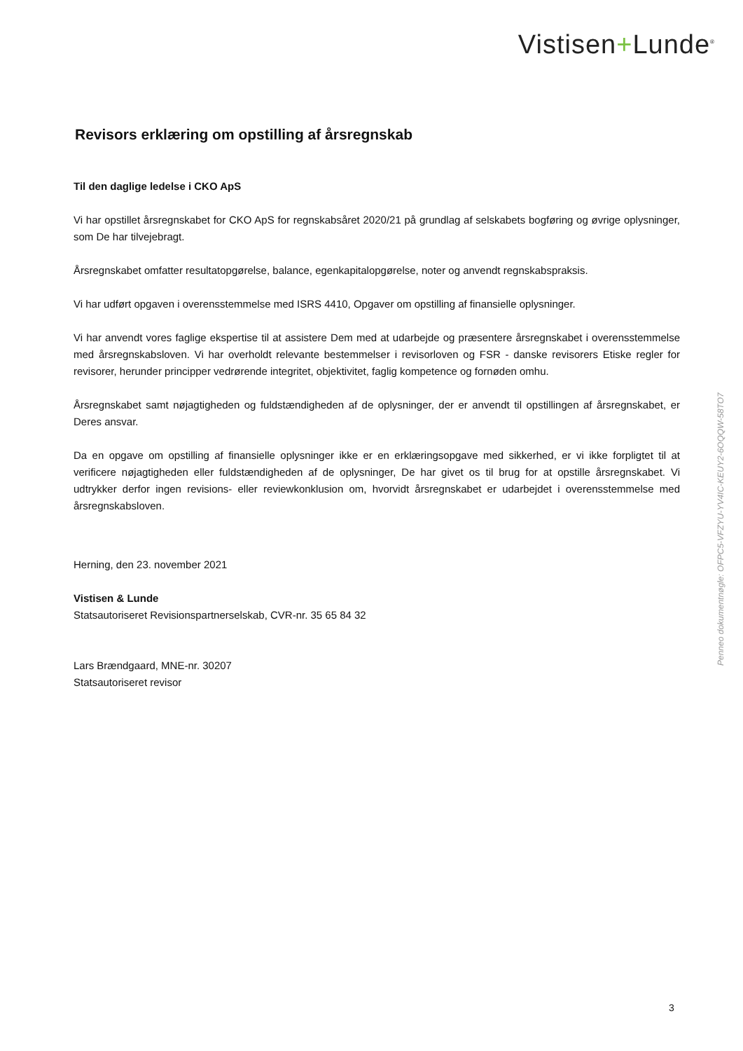Vistisen+Lunde<sup>®</sup>
Revisors erklæring om opstilling af årsregnskab
Til den daglige ledelse i CKO ApS
Vi har opstillet årsregnskabet for CKO ApS for regnskabsåret 2020/21 på grundlag af selskabets bogføring og øvrige oplysninger, som De har tilvejebragt.
Årsregnskabet omfatter resultatopgørelse, balance, egenkapitalopgørelse, noter og anvendt regnskabspraksis.
Vi har udført opgaven i overensstemmelse med ISRS 4410, Opgaver om opstilling af finansielle oplysninger.
Vi har anvendt vores faglige ekspertise til at assistere Dem med at udarbejde og præsentere årsregnskabet i overensstemmelse med årsregnskabsloven. Vi har overholdt relevante bestemmelser i revisorloven og FSR - danske revisorers Etiske regler for revisorer, herunder principper vedrørende integritet, objektivitet, faglig kompetence og fornøden omhu.
Årsregnskabet samt nøjagtigheden og fuldstændigheden af de oplysninger, der er anvendt til opstillingen af årsregnskabet, er Deres ansvar.
Da en opgave om opstilling af finansielle oplysninger ikke er en erklæringsopgave med sikkerhed, er vi ikke forpligtet til at verificere nøjagtigheden eller fuldstændigheden af de oplysninger, De har givet os til brug for at opstille årsregnskabet. Vi udtrykker derfor ingen revisions- eller reviewkonklusion om, hvorvidt årsregnskabet er udarbejdet i overensstemmelse med årsregnskabsloven.
Herning, den 23. november 2021
Vistisen & Lunde
Statsautoriseret Revisionspartnerselskab, CVR-nr. 35 65 84 32
Lars Brændgaard, MNE-nr. 30207
Statsautoriseret revisor
Penneo dokumentnøgle: OFPC5-VFZYU-YV4IC-KEUY2-6OQQW-58TO7
3